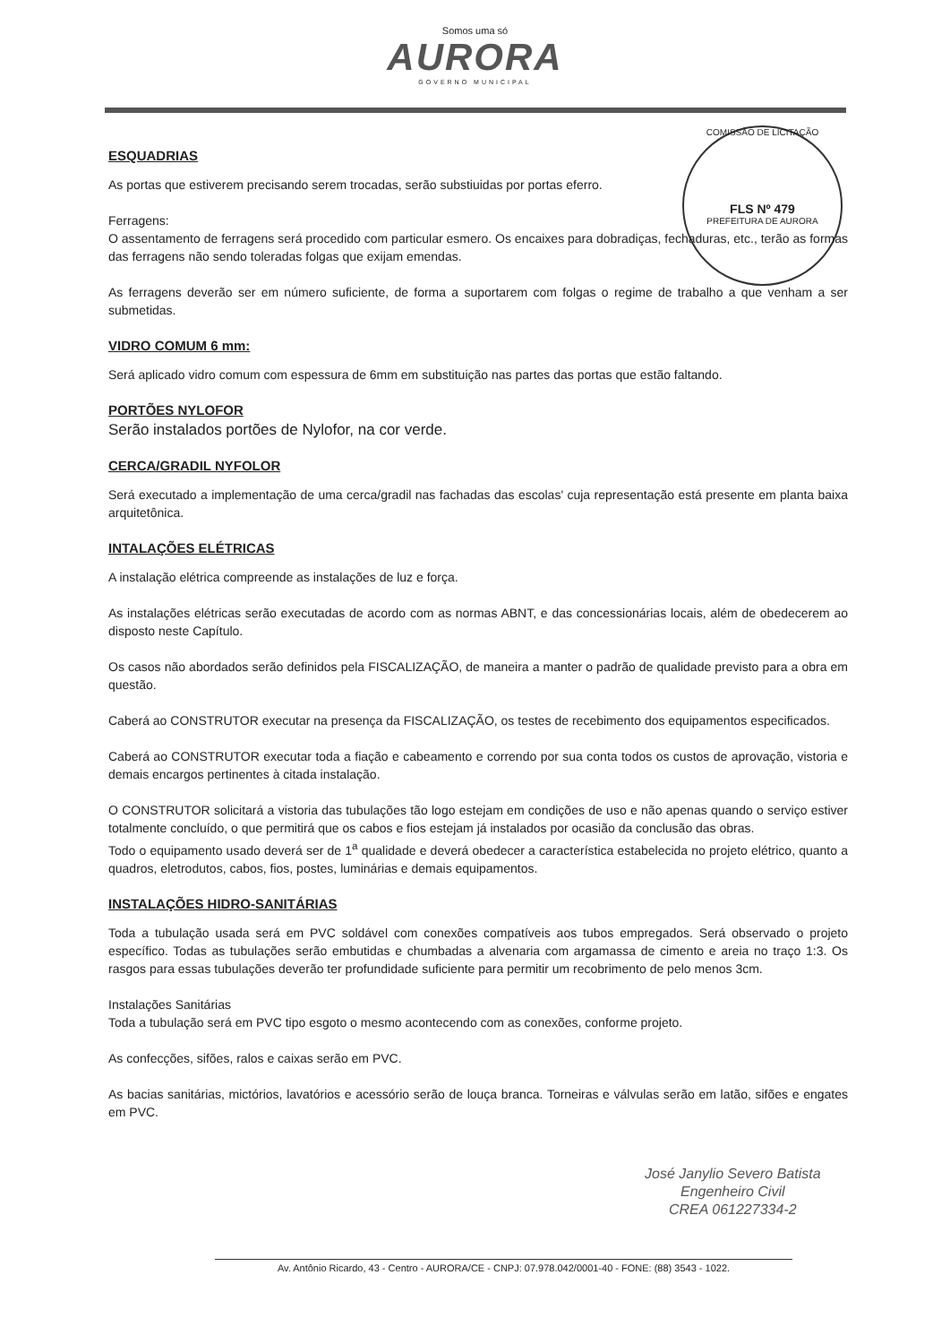Somos uma só
AURORA
GOVERNO MUNICIPAL
COMISSÃO DE LICITAÇÃO
FLS Nº 479
PREFEITURA DE AURORA
ESQUADRIAS
As portas que estiverem precisando serem trocadas, serão substiuidas por portas eferro.
Ferragens:
O assentamento de ferragens será procedido com particular esmero. Os encaixes para dobradiças, fechaduras, etc., terão as formas das ferragens não sendo toleradas folgas que exijam emendas.
As ferragens deverão ser em número suficiente, de forma a suportarem com folgas o regime de trabalho a que venham a ser submetidas.
VIDRO COMUM 6 mm:
Será aplicado vidro comum com espessura de 6mm em substituição nas partes das portas que estão faltando.
PORTÕES NYLOFOR
Serão instalados portões de Nylofor, na cor verde.
CERCA/GRADIL NYFOLOR
Será executado a implementação de uma cerca/gradil nas fachadas das escolas' cuja representação está presente em planta baixa arquitetônica.
INTALAÇÕES ELÉTRICAS
A instalação elétrica compreende as instalações de luz e força.
As instalações elétricas serão executadas de acordo com as normas ABNT, e das concessionárias locais, além de obedecerem ao disposto neste Capítulo.
Os casos não abordados serão definidos pela FISCALIZAÇÃO, de maneira a manter o padrão de qualidade previsto para a obra em questão.
Caberá ao CONSTRUTOR executar na presença da FISCALIZAÇÃO, os testes de recebimento dos equipamentos especificados.
Caberá ao CONSTRUTOR executar toda a fiação e cabeamento e correndo por sua conta todos os custos de aprovação, vistoria e demais encargos pertinentes à citada instalação.
O CONSTRUTOR solicitará a vistoria das tubulações tão logo estejam em condições de uso e não apenas quando o serviço estiver totalmente concluído, o que permitirá que os cabos e fios estejam já instalados por ocasião da conclusão das obras.
Todo o equipamento usado deverá ser de 1<sup>a</sup> qualidade e deverá obedecer a característica estabelecida no projeto elétrico, quanto a quadros, eletrodutos, cabos, fios, postes, luminárias e demais equipamentos.
INSTALAÇÕES HIDRO-SANITÁRIAS
Toda a tubulação usada será em PVC soldável com conexões compatíveis aos tubos empregados. Será observado o projeto específico. Todas as tubulações serão embutidas e chumbadas a alvenaria com argamassa de cimento e areia no traço 1:3. Os rasgos para essas tubulações deverão ter profundidade suficiente para permitir um recobrimento de pelo menos 3cm.
Instalações Sanitárias
Toda a tubulação será em PVC tipo esgoto o mesmo acontecendo com as conexões, conforme projeto.
As confecções, sifões, ralos e caixas serão em PVC.
As bacias sanitárias, mictórios, lavatórios e acessório serão de louça branca. Torneiras e válvulas serão em latão, sifões e engates em PVC.
José Janylio Severo Batista
Engenheiro Civil
CREA 061227334-2
Av. Antônio Ricardo, 43 - Centro - AURORA/CE - CNPJ: 07.978.042/0001-40 - FONE: (88) 3543 - 1022.